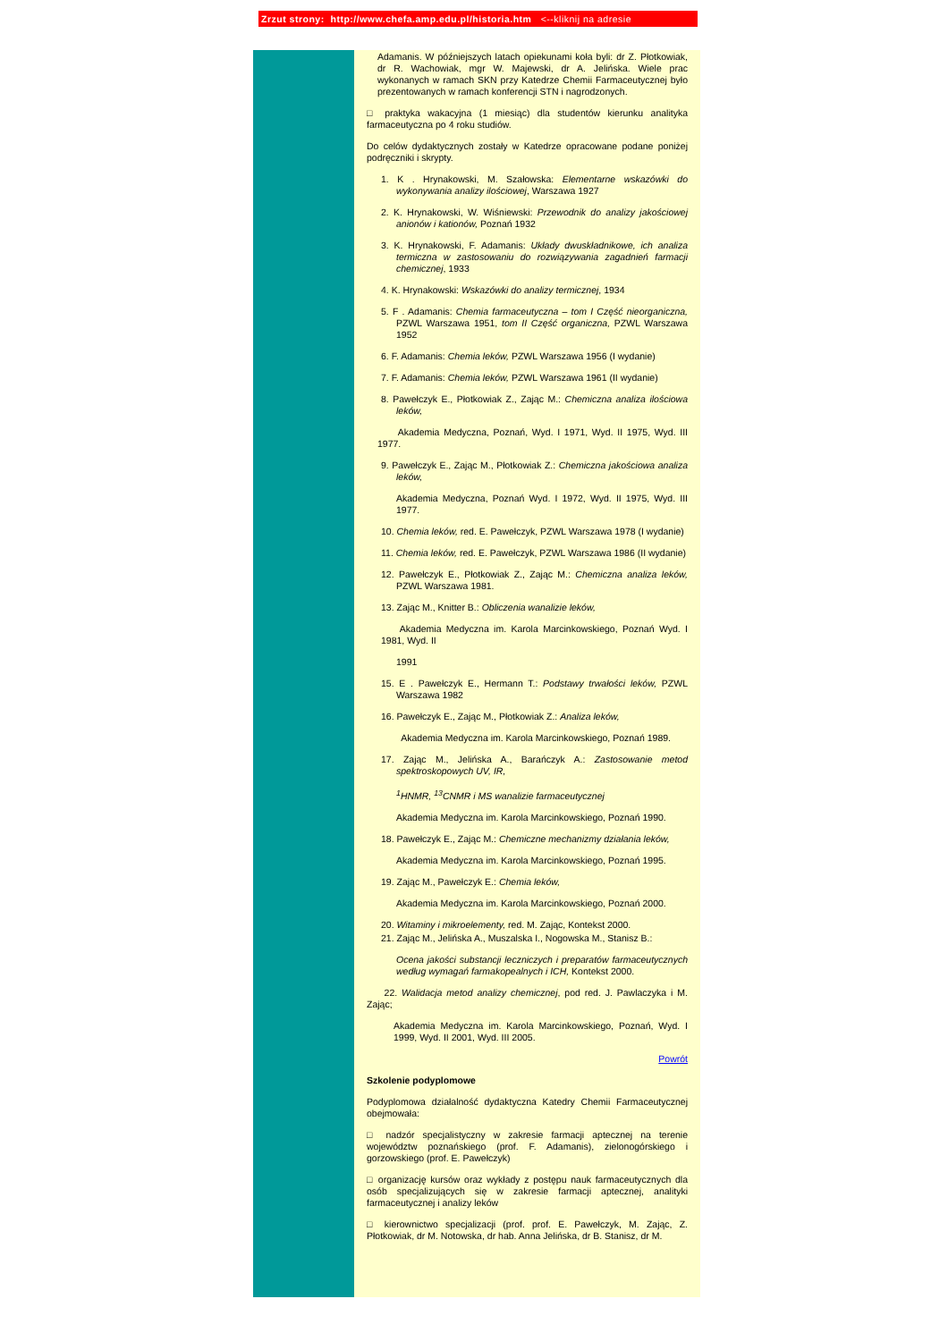Zrzut strony: http://www.chefa.amp.edu.pl/historia.htm <--kliknij na adresie
Adamanis. W późniejszych latach opiekunami koła byli: dr Z. Płotkowiak, dr R. Wachowiak, mgr W. Majewski, dr A. Jelińska. Wiele prac wykonanych w ramach SKN przy Katedrze Chemii Farmaceutycznej było prezentowanych w ramach konferencji STN i nagrodzonych.
□ praktyka wakacyjna (1 miesiąc) dla studentów kierunku analityka farmaceutyczna po 4 roku studiów.
Do celów dydaktycznych zostały w Katedrze opracowane podane poniżej podręczniki i skrypty.
1. K . Hrynakowski, M. Szałowska: Elementarne wskazówki do wykonywania analizy ilościowej, Warszawa 1927
2. K. Hrynakowski, W. Wiśniewski: Przewodnik do analizy jakościowej anionów i kationów, Poznań 1932
3. K. Hrynakowski, F. Adamanis: Układy dwuskładnikowe, ich analiza termiczna w zastosowaniu do rozwiązywania zagadnień farmacji chemicznej, 1933
4. K. Hrynakowski: Wskazówki do analizy termicznej, 1934
5. F . Adamanis: Chemia farmaceutyczna – tom I Część nieorganiczna, PZWL Warszawa 1951, tom II Część organiczna, PZWL Warszawa 1952
6. F. Adamanis: Chemia leków, PZWL Warszawa 1956 (I wydanie)
7. F. Adamanis: Chemia leków, PZWL Warszawa 1961 (II wydanie)
8. Pawełczyk E., Płotkowiak Z., Zając M.: Chemiczna analiza ilościowa leków,
Akademia Medyczna, Poznań, Wyd. I 1971, Wyd. II 1975, Wyd. III 1977.
9. Pawełczyk E., Zając M., Płotkowiak Z.: Chemiczna jakościowa analiza leków,
Akademia Medyczna, Poznań Wyd. I 1972, Wyd. II 1975, Wyd. III 1977.
10. Chemia leków, red. E. Pawełczyk, PZWL Warszawa 1978 (I wydanie)
11. Chemia leków, red. E. Pawełczyk, PZWL Warszawa 1986 (II wydanie)
12. Pawełczyk E., Płotkowiak Z., Zając M.: Chemiczna analiza leków, PZWL Warszawa 1981.
13. Zając M., Knitter B.: Obliczenia wanalizie leków,
Akademia Medyczna im. Karola Marcinkowskiego, Poznań Wyd. I 1981, Wyd. II
1991
15. E . Pawełczyk E., Hermann T.: Podstawy trwałości leków, PZWL Warszawa 1982
16. Pawełczyk E., Zając M., Płotkowiak Z.: Analiza leków,
Akademia Medyczna im. Karola Marcinkowskiego, Poznań 1989.
17. Zając M., Jelińska A., Barańczyk A.: Zastosowanie metod spektroskopowych UV, IR,
<sup>1</sup>HNMR, <sup>13</sup>CNMR i MS wanalizie farmaceutycznej
Akademia Medyczna im. Karola Marcinkowskiego, Poznań 1990.
18. Pawełczyk E., Zając M.: Chemiczne mechanizmy działania leków,
Akademia Medyczna im. Karola Marcinkowskiego, Poznań 1995.
19. Zając M., Pawełczyk E.: Chemia leków,
Akademia Medyczna im. Karola Marcinkowskiego, Poznań 2000.
20. Witaminy i mikroelementy, red. M. Zając, Kontekst 2000.
21. Zając M., Jelińska A., Muszalska I., Nogowska M., Stanisz B.:
Ocena jakości substancji leczniczych i preparatów farmaceutycznych według wymagań farmakopealnych i ICH, Kontekst 2000.
22. Walidacja metod analizy chemicznej, pod red. J. Pawlaczyka i M. Zając;
Akademia Medyczna im. Karola Marcinkowskiego, Poznań, Wyd. I 1999, Wyd. II 2001, Wyd. III 2005.
Powrót
Szkolenie podyplomowe
Podyplomowa działalność dydaktyczna Katedry Chemii Farmaceutycznej obejmowała:
□ nadzór specjalistyczny w zakresie farmacji aptecznej na terenie województw poznańskiego (prof. F. Adamanis), zielonogórskiego i gorzowskiego (prof. E. Pawełczyk)
□ organizację kursów oraz wykłady z postępu nauk farmaceutycznych dla osób specjalizujących się w zakresie farmacji aptecznej, analityki farmaceutycznej i analizy leków
□ kierownictwo specjalizacji (prof. prof. E. Pawełczyk, M. Zając, Z. Płotkowiak, dr M. Notowska, dr hab. Anna Jelińska, dr B. Stanisz, dr M.